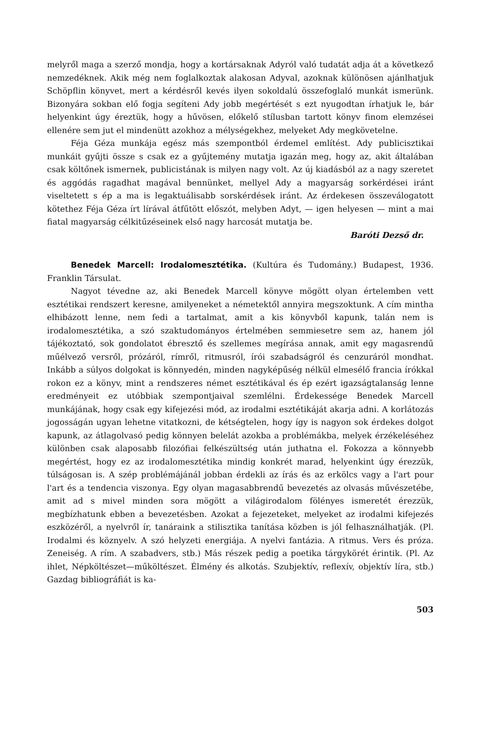melyről maga a szerző mondja, hogy a kortársaknak Adyról való tudatát adja át a következő nemzedéknek. Akik még nem foglalkoztak alakosan Adyval, azoknak különösen ajánlhatjuk Schöpflin könyvet, mert a kérdésről kevés ilyen sokoldalú összefoglaló munkát ismerünk. Bizonyára sokban elő fogja segíteni Ady jobb megértését s ezt nyugodtan írhatjuk le, bár helyenkint úgy éreztük, hogy a hűvösen, előkelő stílusban tartott könyv finom elemzései ellenére sem jut el mindenütt azokhoz a mélységekhez, melyeket Ady megkövetelne.
Féja Géza munkája egész más szempontból érdemel említést. Ady publicisztikai munkáit gyűjti össze s csak ez a gyűjtemény mutatja igazán meg, hogy az, akit általában csak költőnek ismernek, publicistának is milyen nagy volt. Az új kiadásból az a nagy szeretet és aggódás ragadhat magával bennünket, mellyel Ady a magyarság sorkérdései iránt viseltetett s ép a ma is legaktuálisabb sorskérdések iránt. Az érdekesen összeválogatott kötethez Féja Géza írt lírával átfűtött előszót, melyben Adyt, — igen helyesen — mint a mai fiatal magyarság célkitűzéseinek első nagy harcosát mutatja be.
Baróti Dezső dr.
Benedek Marcell: Irodalomesztétika. (Kultúra és Tudomány.) Budapest, 1936. Franklin Társulat.
Nagyot tévedne az, aki Benedek Marcell könyve mögött olyan értelemben vett esztétikai rendszert keresne, amilyeneket a németektől annyira megszoktunk. A cím mintha elhibázott lenne, nem fedi a tartalmat, amit a kis könyvből kapunk, talán nem is irodalomesztétika, a szó szaktudományos értelmében semmiesetre sem az, hanem jól tájékoztató, sok gondolatot ébresztő és szellemes megírása annak, amit egy magasrendű műélvező versről, prózáról, rímről, ritmusról, írói szabadságról és cenzuráról mondhat. Inkább a súlyos dolgokat is könnyedén, minden nagyképűség nélkül elmesélő francia írókkal rokon ez a könyv, mint a rendszeres német esztétikával és ép ezért igazságtalanság lenne eredményeit ez utóbbiak szempontjaival szemlélni. Érdekessége Benedek Marcell munkájának, hogy csak egy kifejezési mód, az irodalmi esztétikáját akarja adni. A korlátozás jogosságán ugyan lehetne vitatkozni, de kétségtelen, hogy így is nagyon sok érdekes dolgot kapunk, az átlagolvasó pedig könnyen belelát azokba a problémákba, melyek érzékeléséhez különben csak alaposabb filozófiai felkészültség után juthatna el. Fokozza a könnyebb megértést, hogy ez az irodalomesztétika mindig konkrét marad, helyenkint úgy érezzük, túlságosan is. A szép problémájánál jobban érdekli az írás és az erkölcs vagy a l'art pour l'art és a tendencia viszonya. Egy olyan magasabbrendű bevezetés az olvasás művészetébe, amit ad s mivel minden sora mögött a világirodalom fölényes ismeretét érezzük, megbízhatunk ebben a bevezetésben. Azokat a fejezeteket, melyeket az irodalmi kifejezés eszközéről, a nyelvről ír, tanáraink a stilisztika tanítása közben is jól felhasználhatják. (Pl. Irodalmi és köznyelv. A szó helyzeti energiája. A nyelvi fantázia. A ritmus. Vers és próza. Zeneiség. A rím. A szabadvers, stb.) Más részek pedig a poetika tárgykörét érintik. (Pl. Az ihlet, Népköltészet—műköltészet. Élmény és alkotás. Szubjektív, reflexív, objektív líra, stb.) Gazdag bibliográfiát is ka-
503